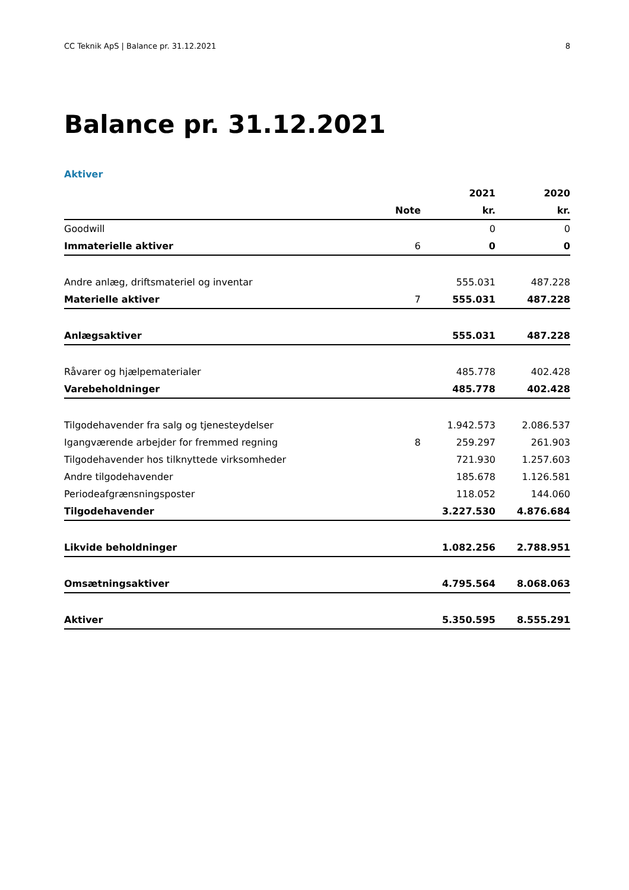CC Teknik ApS | Balance pr. 31.12.2021 8
Balance pr. 31.12.2021
Aktiver
| | | 2021 | 2020 |
| --- | --- | --- | --- |
| | Note | kr. | kr. |
| Goodwill | | 0 | 0 |
| Immaterielle aktiver | 6 | 0 | 0 |
| Andre anlæg, driftsmateriel og inventar | | 555.031 | 487.228 |
| Materielle aktiver | 7 | 555.031 | 487.228 |
| Anlægsaktiver | | 555.031 | 487.228 |
| Råvarer og hjælpematerialer | | 485.778 | 402.428 |
| Varebeholdninger | | 485.778 | 402.428 |
| Tilgodehavender fra salg og tjenesteydelser | | 1.942.573 | 2.086.537 |
| Igangværende arbejder for fremmed regning | 8 | 259.297 | 261.903 |
| Tilgodehavender hos tilknyttede virksomheder | | 721.930 | 1.257.603 |
| Andre tilgodehavender | | 185.678 | 1.126.581 |
| Periodeafgrænsningsposter | | 118.052 | 144.060 |
| Tilgodehavender | | 3.227.530 | 4.876.684 |
| Likvide beholdninger | | 1.082.256 | 2.788.951 |
| Omsætningsaktiver | | 4.795.564 | 8.068.063 |
| Aktiver | | 5.350.595 | 8.555.291 |